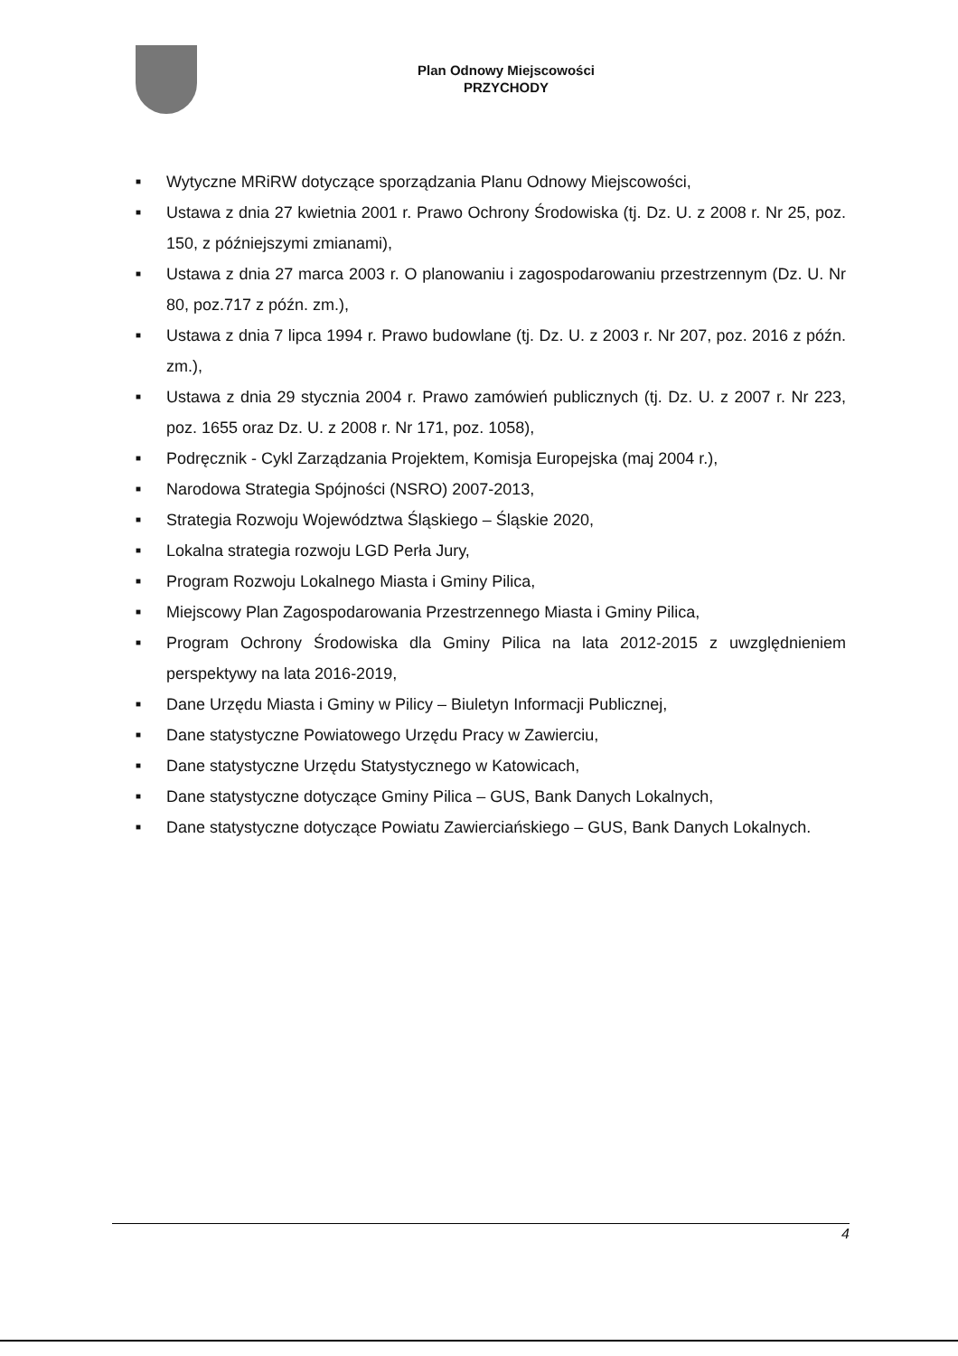Plan Odnowy Miejscowości
PRZYCHODY
■ Wytyczne MRiRW dotyczące sporządzania Planu Odnowy Miejscowości,
■ Ustawa z dnia 27 kwietnia 2001 r. Prawo Ochrony Środowiska (tj. Dz. U. z 2008 r. Nr 25, poz. 150, z późniejszymi zmianami),
■ Ustawa z dnia 27 marca 2003 r. O planowaniu i zagospodarowaniu przestrzennym (Dz. U. Nr 80, poz.717 z późn. zm.),
■ Ustawa z dnia 7 lipca 1994 r. Prawo budowlane (tj. Dz. U. z 2003 r. Nr 207, poz. 2016 z późn. zm.),
■ Ustawa z dnia 29 stycznia 2004 r. Prawo zamówień publicznych (tj. Dz. U. z 2007 r. Nr 223, poz. 1655 oraz Dz. U. z 2008 r. Nr 171, poz. 1058),
■ Podręcznik - Cykl Zarządzania Projektem, Komisja Europejska (maj 2004 r.),
■ Narodowa Strategia Spójności (NSRO) 2007-2013,
■ Strategia Rozwoju Województwa Śląskiego – Śląskie 2020,
■ Lokalna strategia rozwoju LGD Perła Jury,
■ Program Rozwoju Lokalnego Miasta i Gminy Pilica,
■ Miejscowy Plan Zagospodarowania Przestrzennego Miasta i Gminy Pilica,
■ Program Ochrony Środowiska dla Gminy Pilica na lata 2012-2015 z uwzględnieniem perspektywy na lata 2016-2019,
■ Dane Urzędu Miasta i Gminy w Pilicy – Biuletyn Informacji Publicznej,
■ Dane statystyczne Powiatowego Urzędu Pracy w Zawierciu,
■ Dane statystyczne Urzędu Statystycznego w Katowicach,
■ Dane statystyczne dotyczące Gminy Pilica – GUS, Bank Danych Lokalnych,
■ Dane statystyczne dotyczące Powiatu Zawierciańskiego – GUS, Bank Danych Lokalnych.
4